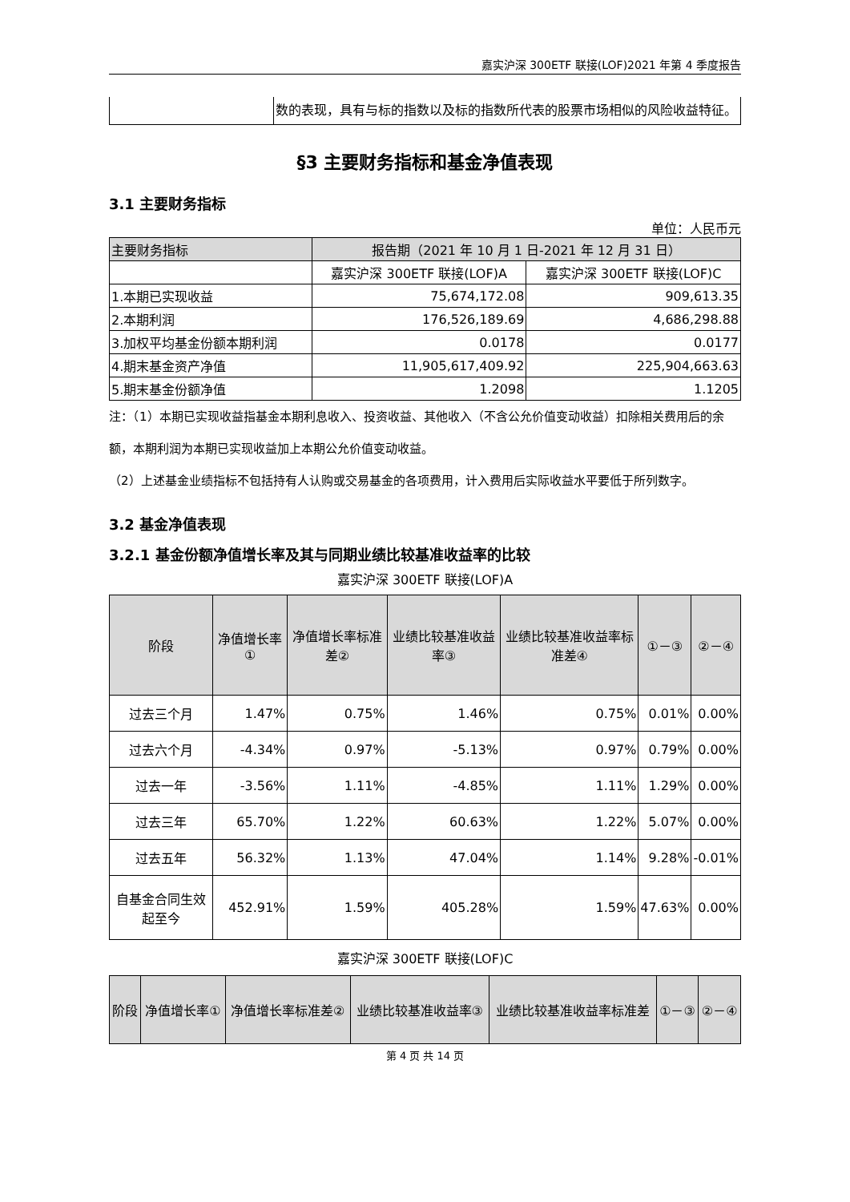嘉实沪深 300ETF 联接(LOF)2021 年第 4 季度报告
| | 数的表现，具有与标的指数以及标的指数所代表的股票市场相似的风险收益特征。 |
§3 主要财务指标和基金净值表现
3.1 主要财务指标
单位：人民币元
| 主要财务指标 | 报告期（2021 年 10 月 1 日-2021 年 12 月 31 日） | |
| | 嘉实沪深 300ETF 联接(LOF)A | 嘉实沪深 300ETF 联接(LOF)C |
| 1.本期已实现收益 | 75,674,172.08 | 909,613.35 |
| 2.本期利润 | 176,526,189.69 | 4,686,298.88 |
| 3.加权平均基金份额本期利润 | 0.0178 | 0.0177 |
| 4.期末基金资产净值 | 11,905,617,409.92 | 225,904,663.63 |
| 5.期末基金份额净值 | 1.2098 | 1.1205 |
注：（1）本期已实现收益指基金本期利息收入、投资收益、其他收入（不含公允价值变动收益）扣除相关费用后的余额，本期利润为本期已实现收益加上本期公允价值变动收益。
（2）上述基金业绩指标不包括持有人认购或交易基金的各项费用，计入费用后实际收益水平要低于所列数字。
3.2 基金净值表现
3.2.1 基金份额净值增长率及其与同期业绩比较基准收益率的比较
嘉实沪深 300ETF 联接(LOF)A
| 阶段 | 净值增长率① | 净值增长率标准差② | 业绩比较基准收益率③ | 业绩比较基准收益率标准差④ | ①－③ | ②－④ |
| --- | --- | --- | --- | --- | --- | --- |
| 过去三个月 | 1.47% | 0.75% | 1.46% | 0.75% | 0.01% | 0.00% |
| 过去六个月 | -4.34% | 0.97% | -5.13% | 0.97% | 0.79% | 0.00% |
| 过去一年 | -3.56% | 1.11% | -4.85% | 1.11% | 1.29% | 0.00% |
| 过去三年 | 65.70% | 1.22% | 60.63% | 1.22% | 5.07% | 0.00% |
| 过去五年 | 56.32% | 1.13% | 47.04% | 1.14% | 9.28% | -0.01% |
| 自基金合同生效起至今 | 452.91% | 1.59% | 405.28% | 1.59% | 47.63% | 0.00% |
嘉实沪深 300ETF 联接(LOF)C
| 阶段 | 净值增长率① | 净值增长率标准差② | 业绩比较基准收益率③ | 业绩比较基准收益率标准差 | ①－③ | ②－④ |
| --- | --- | --- | --- | --- | --- | --- |
第 4 页 共 14 页